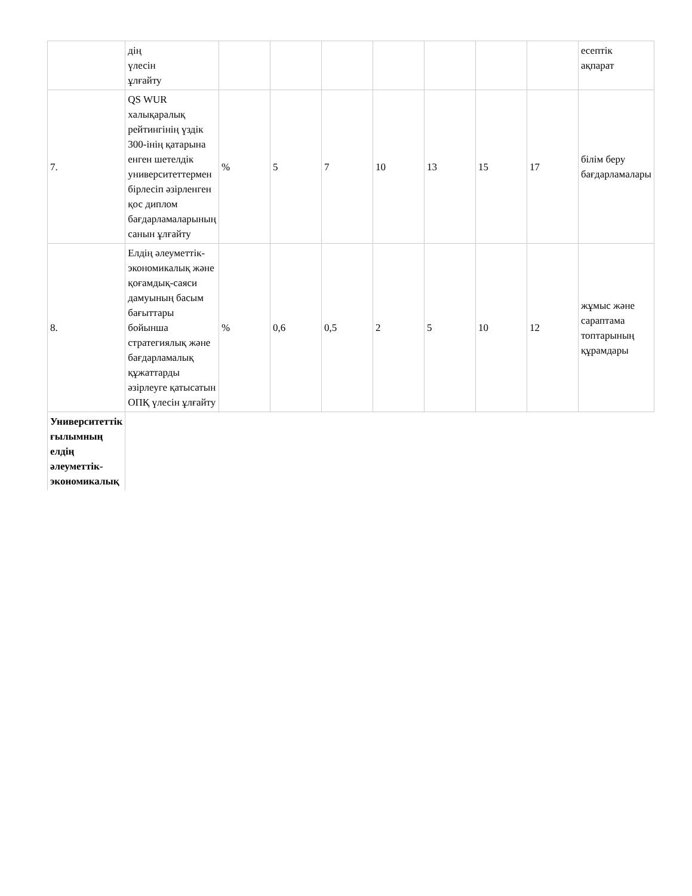| | дің үлесін ұлғайту | | | | | | | | есептік ақпарат |
| 7. | QS WUR халықаралық рейтингінің үздік 300-інің қатарына енген шетелдік университеттермен бірлесіп әзірленген қос диплом бағдарламаларының санын ұлғайту | % | 5 | 7 | 10 | 13 | 15 | 17 | білім беру бағдарламалары |
| 8. | Елдің әлеуметтік-экономикалық және қоғамдық-саяси дамуының басым бағыттары бойынша стратегиялық және бағдарламалық құжаттарды әзірлеуге қатысатын ОПҚ үлесін ұлғайту | % | 0,6 | 0,5 | 2 | 5 | 10 | 12 | жұмыс және сараптама топтарының құрамдары |
| Университеттік ғылымның елдің әлеуметтік-экономикалық | | | | | | | | | |